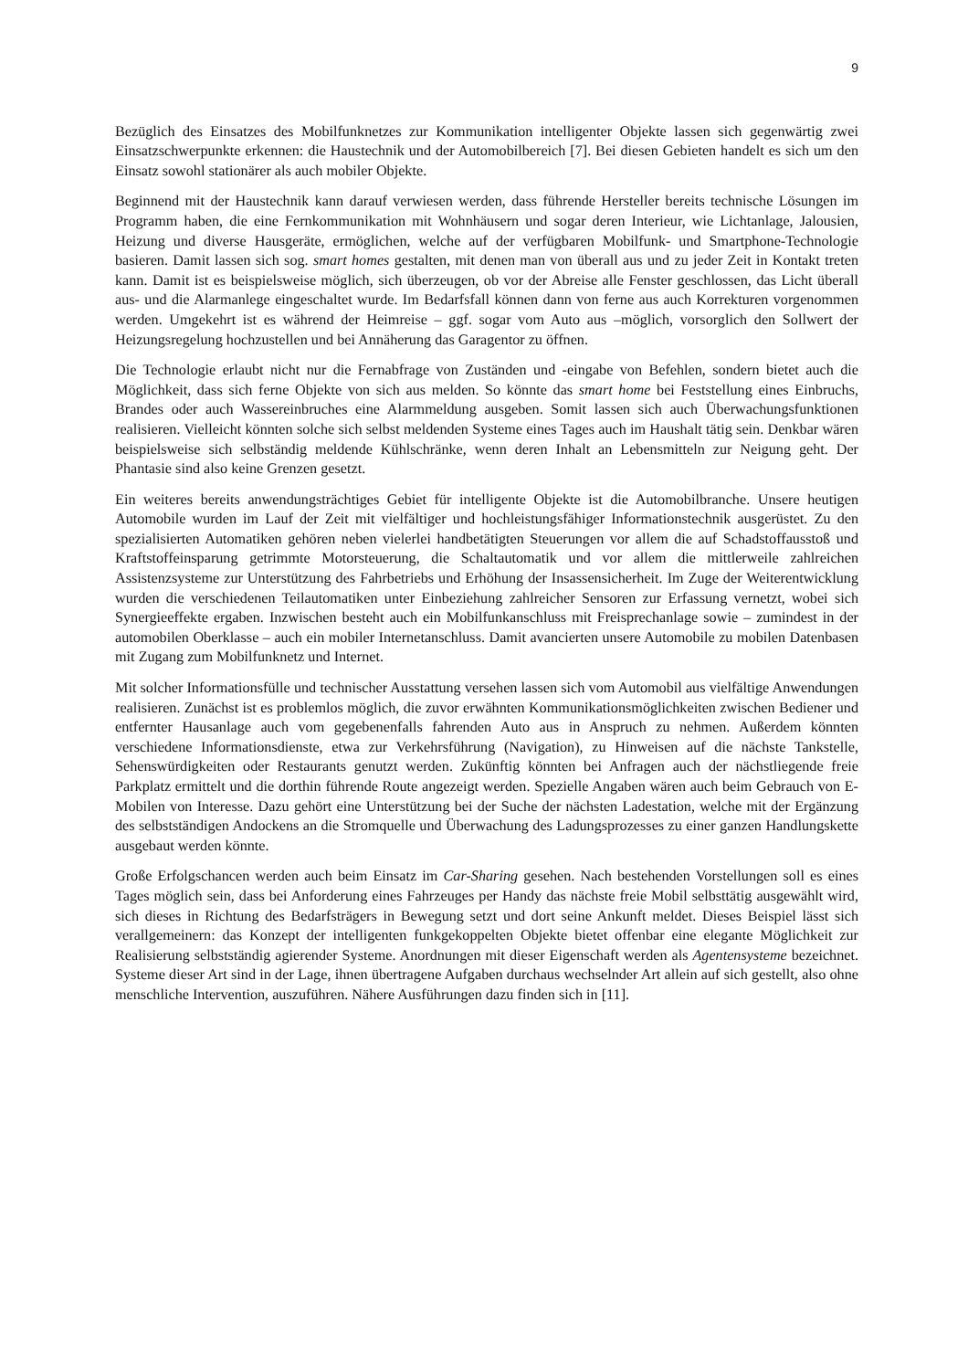9
Bezüglich des Einsatzes des Mobilfunknetzes zur Kommunikation intelligenter Objekte lassen sich gegenwärtig zwei Einsatzschwerpunkte erkennen: die Haustechnik und der Automobilbereich [7]. Bei diesen Gebieten handelt es sich um den Einsatz sowohl stationärer als auch mobiler Objekte.
Beginnend mit der Haustechnik kann darauf verwiesen werden, dass führende Hersteller bereits technische Lösungen im Programm haben, die eine Fernkommunikation mit Wohnhäusern und sogar deren Interieur, wie Lichtanlage, Jalousien, Heizung und diverse Hausgeräte, ermöglichen, welche auf der verfügbaren Mobilfunk- und Smartphone-Technologie basieren. Damit lassen sich sog. smart homes gestalten, mit denen man von überall aus und zu jeder Zeit in Kontakt treten kann. Damit ist es beispielsweise möglich, sich überzeugen, ob vor der Abreise alle Fenster geschlossen, das Licht überall aus- und die Alarmanlege eingeschaltet wurde. Im Bedarfsfall können dann von ferne aus auch Korrekturen vorgenommen werden. Umgekehrt ist es während der Heimreise – ggf. sogar vom Auto aus –möglich, vorsorglich den Sollwert der Heizungsregelung hochzustellen und bei Annäherung das Garagentor zu öffnen.
Die Technologie erlaubt nicht nur die Fernabfrage von Zuständen und -eingabe von Befehlen, sondern bietet auch die Möglichkeit, dass sich ferne Objekte von sich aus melden. So könnte das smart home bei Feststellung eines Einbruchs, Brandes oder auch Wassereinbruches eine Alarmmeldung ausgeben. Somit lassen sich auch Überwachungsfunktionen realisieren. Vielleicht könnten solche sich selbst meldenden Systeme eines Tages auch im Haushalt tätig sein. Denkbar wären beispielsweise sich selbständig meldende Kühlschränke, wenn deren Inhalt an Lebensmitteln zur Neigung geht. Der Phantasie sind also keine Grenzen gesetzt.
Ein weiteres bereits anwendungsträchtiges Gebiet für intelligente Objekte ist die Automobilbranche. Unsere heutigen Automobile wurden im Lauf der Zeit mit vielfältiger und hochleistungsfähiger Informationstechnik ausgerüstet. Zu den spezialisierten Automatiken gehören neben vielerlei handbetätigten Steuerungen vor allem die auf Schadstoffausstoß und Kraftstoffeinsparung getrimmte Motorsteuerung, die Schaltautomatik und vor allem die mittlerweile zahlreichen Assistenzsysteme zur Unterstützung des Fahrbetriebs und Erhöhung der Insassensicherheit. Im Zuge der Weiterentwicklung wurden die verschiedenen Teilautomatiken unter Einbeziehung zahlreicher Sensoren zur Erfassung vernetzt, wobei sich Synergieeffekte ergaben. Inzwischen besteht auch ein Mobilfunkanschluss mit Freisprechanlage sowie – zumindest in der automobilen Oberklasse – auch ein mobiler Internetanschluss. Damit avancierten unsere Automobile zu mobilen Datenbasen mit Zugang zum Mobilfunknetz und Internet.
Mit solcher Informationsfülle und technischer Ausstattung versehen lassen sich vom Automobil aus vielfältige Anwendungen realisieren. Zunächst ist es problemlos möglich, die zuvor erwähnten Kommunikationsmöglichkeiten zwischen Bediener und entfernter Hausanlage auch vom gegebenenfalls fahrenden Auto aus in Anspruch zu nehmen. Außerdem könnten verschiedene Informationsdienste, etwa zur Verkehrsführung (Navigation), zu Hinweisen auf die nächste Tankstelle, Sehenswürdigkeiten oder Restaurants genutzt werden. Zukünftig könnten bei Anfragen auch der nächstliegende freie Parkplatz ermittelt und die dorthin führende Route angezeigt werden. Spezielle Angaben wären auch beim Gebrauch von E-Mobilen von Interesse. Dazu gehört eine Unterstützung bei der Suche der nächsten Ladestation, welche mit der Ergänzung des selbstständigen Andockens an die Stromquelle und Überwachung des Ladungsprozesses zu einer ganzen Handlungskette ausgebaut werden könnte.
Große Erfolgschancen werden auch beim Einsatz im Car-Sharing gesehen. Nach bestehenden Vorstellungen soll es eines Tages möglich sein, dass bei Anforderung eines Fahrzeuges per Handy das nächste freie Mobil selbsttätig ausgewählt wird, sich dieses in Richtung des Bedarfsträgers in Bewegung setzt und dort seine Ankunft meldet. Dieses Beispiel lässt sich verallgemeinern: das Konzept der intelligenten funkgekoppelten Objekte bietet offenbar eine elegante Möglichkeit zur Realisierung selbstständig agierender Systeme. Anordnungen mit dieser Eigenschaft werden als Agentensysteme bezeichnet. Systeme dieser Art sind in der Lage, ihnen übertragene Aufgaben durchaus wechselnder Art allein auf sich gestellt, also ohne menschliche Intervention, auszuführen. Nähere Ausführungen dazu finden sich in [11].